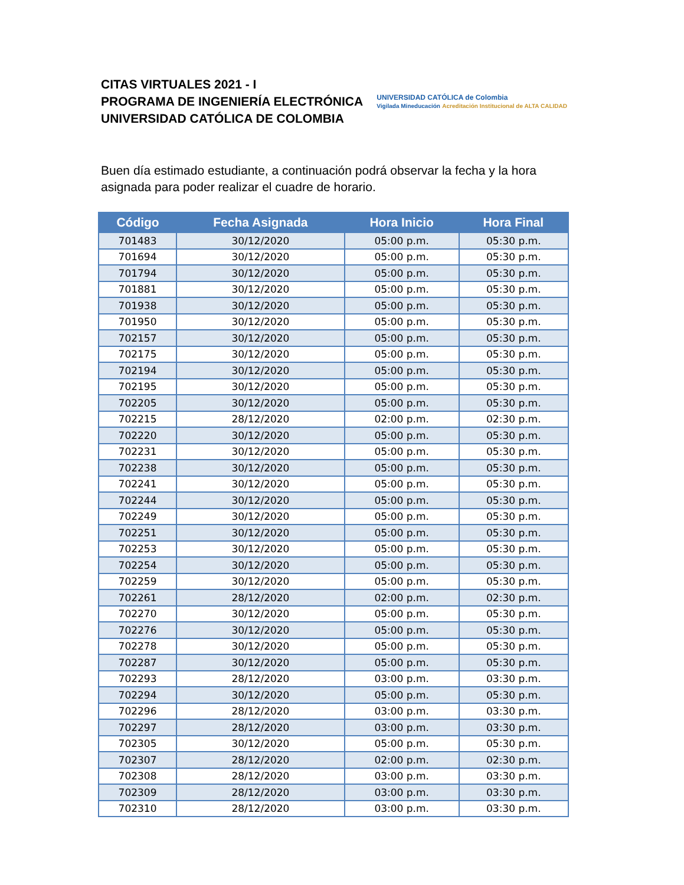CITAS VIRTUALES 2021 - I
PROGRAMA DE INGENIERÍA ELECTRÓNICA
UNIVERSIDAD CATÓLICA DE COLOMBIA
UNIVERSIDAD CATÓLICA de Colombia
Vigilada Mineducación Acreditación Institucional de ALTA CALIDAD
Buen día estimado estudiante, a continuación podrá observar la fecha y la hora asignada para poder realizar el cuadre de horario.
| Código | Fecha Asignada | Hora Inicio | Hora Final |
| --- | --- | --- | --- |
| 701483 | 30/12/2020 | 05:00 p.m. | 05:30 p.m. |
| 701694 | 30/12/2020 | 05:00 p.m. | 05:30 p.m. |
| 701794 | 30/12/2020 | 05:00 p.m. | 05:30 p.m. |
| 701881 | 30/12/2020 | 05:00 p.m. | 05:30 p.m. |
| 701938 | 30/12/2020 | 05:00 p.m. | 05:30 p.m. |
| 701950 | 30/12/2020 | 05:00 p.m. | 05:30 p.m. |
| 702157 | 30/12/2020 | 05:00 p.m. | 05:30 p.m. |
| 702175 | 30/12/2020 | 05:00 p.m. | 05:30 p.m. |
| 702194 | 30/12/2020 | 05:00 p.m. | 05:30 p.m. |
| 702195 | 30/12/2020 | 05:00 p.m. | 05:30 p.m. |
| 702205 | 30/12/2020 | 05:00 p.m. | 05:30 p.m. |
| 702215 | 28/12/2020 | 02:00 p.m. | 02:30 p.m. |
| 702220 | 30/12/2020 | 05:00 p.m. | 05:30 p.m. |
| 702231 | 30/12/2020 | 05:00 p.m. | 05:30 p.m. |
| 702238 | 30/12/2020 | 05:00 p.m. | 05:30 p.m. |
| 702241 | 30/12/2020 | 05:00 p.m. | 05:30 p.m. |
| 702244 | 30/12/2020 | 05:00 p.m. | 05:30 p.m. |
| 702249 | 30/12/2020 | 05:00 p.m. | 05:30 p.m. |
| 702251 | 30/12/2020 | 05:00 p.m. | 05:30 p.m. |
| 702253 | 30/12/2020 | 05:00 p.m. | 05:30 p.m. |
| 702254 | 30/12/2020 | 05:00 p.m. | 05:30 p.m. |
| 702259 | 30/12/2020 | 05:00 p.m. | 05:30 p.m. |
| 702261 | 28/12/2020 | 02:00 p.m. | 02:30 p.m. |
| 702270 | 30/12/2020 | 05:00 p.m. | 05:30 p.m. |
| 702276 | 30/12/2020 | 05:00 p.m. | 05:30 p.m. |
| 702278 | 30/12/2020 | 05:00 p.m. | 05:30 p.m. |
| 702287 | 30/12/2020 | 05:00 p.m. | 05:30 p.m. |
| 702293 | 28/12/2020 | 03:00 p.m. | 03:30 p.m. |
| 702294 | 30/12/2020 | 05:00 p.m. | 05:30 p.m. |
| 702296 | 28/12/2020 | 03:00 p.m. | 03:30 p.m. |
| 702297 | 28/12/2020 | 03:00 p.m. | 03:30 p.m. |
| 702305 | 30/12/2020 | 05:00 p.m. | 05:30 p.m. |
| 702307 | 28/12/2020 | 02:00 p.m. | 02:30 p.m. |
| 702308 | 28/12/2020 | 03:00 p.m. | 03:30 p.m. |
| 702309 | 28/12/2020 | 03:00 p.m. | 03:30 p.m. |
| 702310 | 28/12/2020 | 03:00 p.m. | 03:30 p.m. |